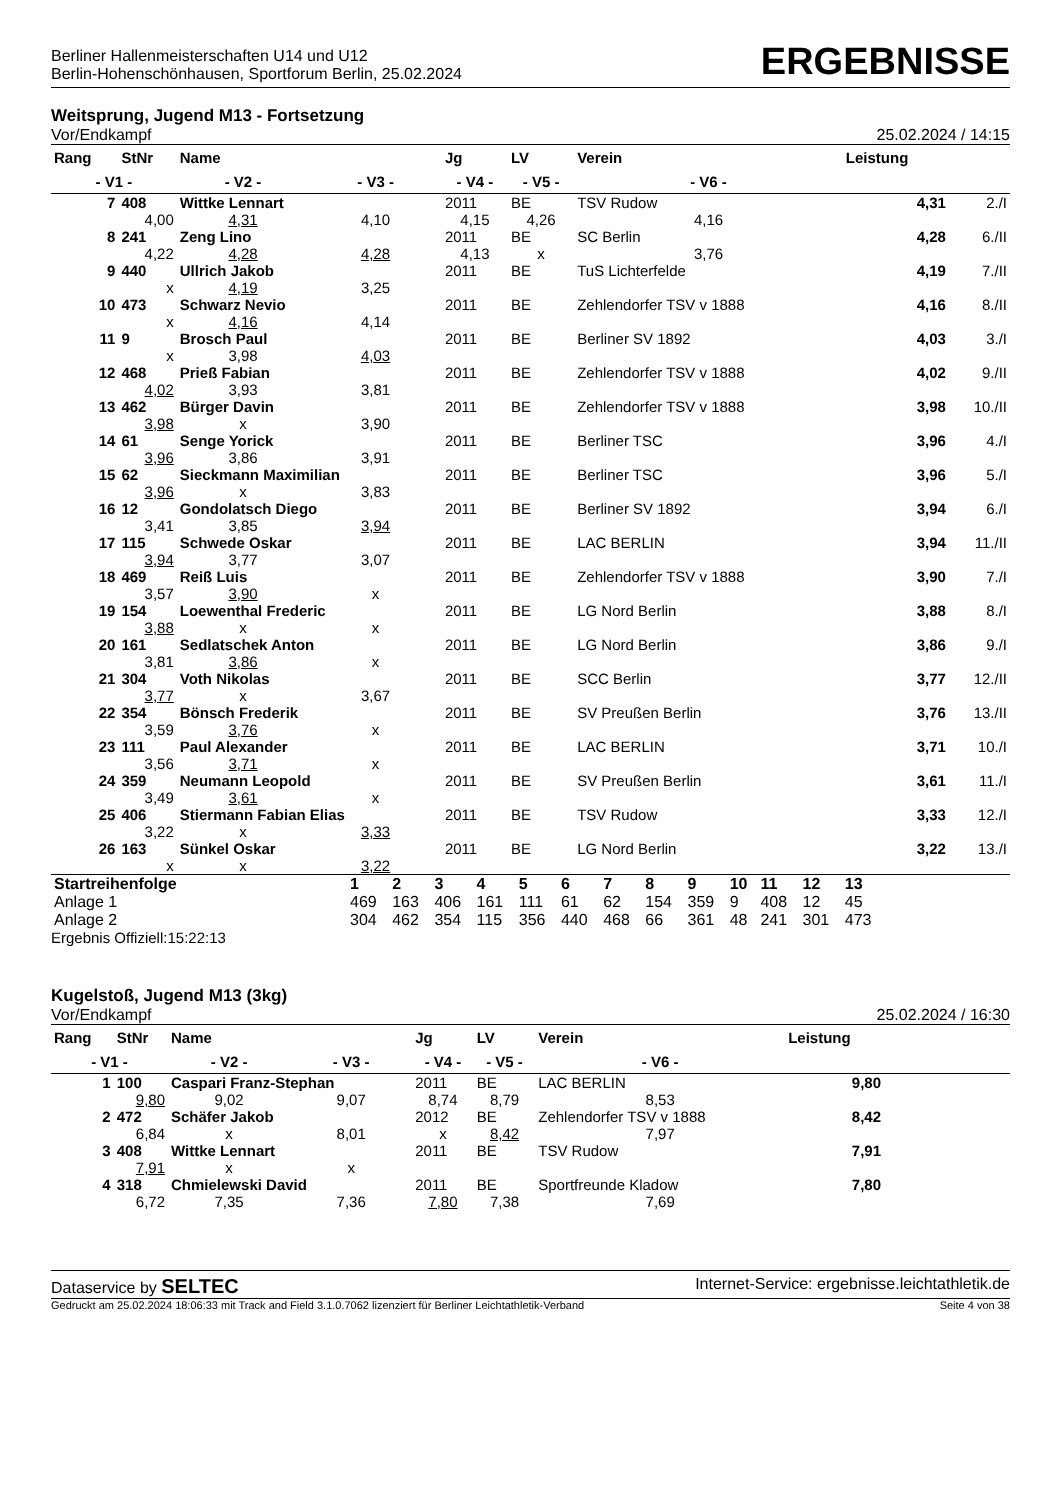Berliner Hallenmeisterschaften U14 und U12
Berlin-Hohenschönhausen, Sportforum Berlin, 25.02.2024
ERGEBNISSE
Weitsprung, Jugend M13 - Fortsetzung
Vor/Endkampf 25.02.2024 / 14:15
| Rang | StNr | Name | | Jg | LV | Verein | | Leistung | |
| --- | --- | --- | --- | --- | --- | --- | --- | --- | --- |
| - V1 - | | - V2 - | - V3 - | - V4 - | - V5 - | | - V6 - | | |
| 7 | 408 | Wittke Lennart | | 2011 | BE | TSV Rudow | | 4,31 | 2./I |
| 4,00 | | 4,31 | 4,10 | 4,15 | 4,26 | | 4,16 | | |
| 8 | 241 | Zeng Lino | | 2011 | BE | SC Berlin | | 4,28 | 6./II |
| 4,22 | | 4,28 | 4,28 | 4,13 | x | | 3,76 | | |
| 9 | 440 | Ullrich Jakob | | 2011 | BE | TuS Lichterfelde | | 4,19 | 7./II |
| x | | 4,19 | 3,25 | | | | | | |
| 10 | 473 | Schwarz Nevio | | 2011 | BE | Zehlendorfer TSV v 1888 | | 4,16 | 8./II |
| x | | 4,16 | 4,14 | | | | | | |
| 11 | 9 | Brosch Paul | | 2011 | BE | Berliner SV 1892 | | 4,03 | 3./I |
| x | | 3,98 | 4,03 | | | | | | |
| 12 | 468 | Prieß Fabian | | 2011 | BE | Zehlendorfer TSV v 1888 | | 4,02 | 9./II |
| 4,02 | | 3,93 | 3,81 | | | | | | |
| 13 | 462 | Bürger Davin | | 2011 | BE | Zehlendorfer TSV v 1888 | | 3,98 | 10./II |
| 3,98 | | x | 3,90 | | | | | | |
| 14 | 61 | Senge Yorick | | 2011 | BE | Berliner TSC | | 3,96 | 4./I |
| 3,96 | | 3,86 | 3,91 | | | | | | |
| 15 | 62 | Sieckmann Maximilian | | 2011 | BE | Berliner TSC | | 3,96 | 5./I |
| 3,96 | | x | 3,83 | | | | | | |
| 16 | 12 | Gondolatsch Diego | | 2011 | BE | Berliner SV 1892 | | 3,94 | 6./I |
| 3,41 | | 3,85 | 3,94 | | | | | | |
| 17 | 115 | Schwede Oskar | | 2011 | BE | LAC BERLIN | | 3,94 | 11./II |
| 3,94 | | 3,77 | 3,07 | | | | | | |
| 18 | 469 | Reiß Luis | | 2011 | BE | Zehlendorfer TSV v 1888 | | 3,90 | 7./I |
| 3,57 | | 3,90 | x | | | | | | |
| 19 | 154 | Loewenthal Frederic | | 2011 | BE | LG Nord Berlin | | 3,88 | 8./I |
| 3,88 | | x | x | | | | | | |
| 20 | 161 | Sedlatschek Anton | | 2011 | BE | LG Nord Berlin | | 3,86 | 9./I |
| 3,81 | | 3,86 | x | | | | | | |
| 21 | 304 | Voth Nikolas | | 2011 | BE | SCC Berlin | | 3,77 | 12./II |
| 3,77 | | x | 3,67 | | | | | | |
| 22 | 354 | Bönsch Frederik | | 2011 | BE | SV Preußen Berlin | | 3,76 | 13./II |
| 3,59 | | 3,76 | x | | | | | | |
| 23 | 111 | Paul Alexander | | 2011 | BE | LAC BERLIN | | 3,71 | 10./I |
| 3,56 | | 3,71 | x | | | | | | |
| 24 | 359 | Neumann Leopold | | 2011 | BE | SV Preußen Berlin | | 3,61 | 11./I |
| 3,49 | | 3,61 | x | | | | | | |
| 25 | 406 | Stiermann Fabian Elias | | 2011 | BE | TSV Rudow | | 3,33 | 12./I |
| 3,22 | | x | 3,33 | | | | | | |
| 26 | 163 | Sünkel Oskar | | 2011 | BE | LG Nord Berlin | | 3,22 | 13./I |
| x | | x | 3,22 | | | | | | |
| Startreihenfolge | 1 | 2 | 3 | 4 | 5 | 6 | 7 | 8 | 9 | 10 | 11 | 12 | 13 | |
| Anlage 1 | 469 | 163 | 406 | 161 | 111 | 61 | 62 | 154 | 359 | 9 | 408 | 12 | 45 | |
| Anlage 2 | 304 | 462 | 354 | 115 | 356 | 440 | 468 | 66 | 361 | 48 | 241 | 301 | 473 | |
Ergebnis Offiziell:15:22:13
Kugelstoß, Jugend M13 (3kg)
Vor/Endkampf 25.02.2024 / 16:30
| Rang | StNr | Name | | Jg | LV | Verein | | Leistung | |
| --- | --- | --- | --- | --- | --- | --- | --- | --- | --- |
| - V1 - | | - V2 - | - V3 - | - V4 - | - V5 - | | - V6 - | | |
| 1 | 100 | Caspari Franz-Stephan | | 2011 | BE | LAC BERLIN | | 9,80 | |
| 9,80 | | 9,02 | 9,07 | 8,74 | 8,79 | | 8,53 | | |
| 2 | 472 | Schäfer Jakob | | 2012 | BE | Zehlendorfer TSV v 1888 | | 8,42 | |
| 6,84 | | x | 8,01 | x | 8,42 | | 7,97 | | |
| 3 | 408 | Wittke Lennart | | 2011 | BE | TSV Rudow | | 7,91 | |
| 7,91 | | x | x | | | | | | |
| 4 | 318 | Chmielewski David | | 2011 | BE | Sportfreunde Kladow | | 7,80 | |
| 6,72 | | 7,35 | 7,36 | 7,80 | 7,38 | | 7,69 | | |
Dataservice by SELTEC Internet-Service: ergebnisse.leichtathletik.de
Gedruckt am 25.02.2024 18:06:33 mit Track and Field 3.1.0.7062 lizenziert für Berliner Leichtathletik-Verband Seite 4 von 38